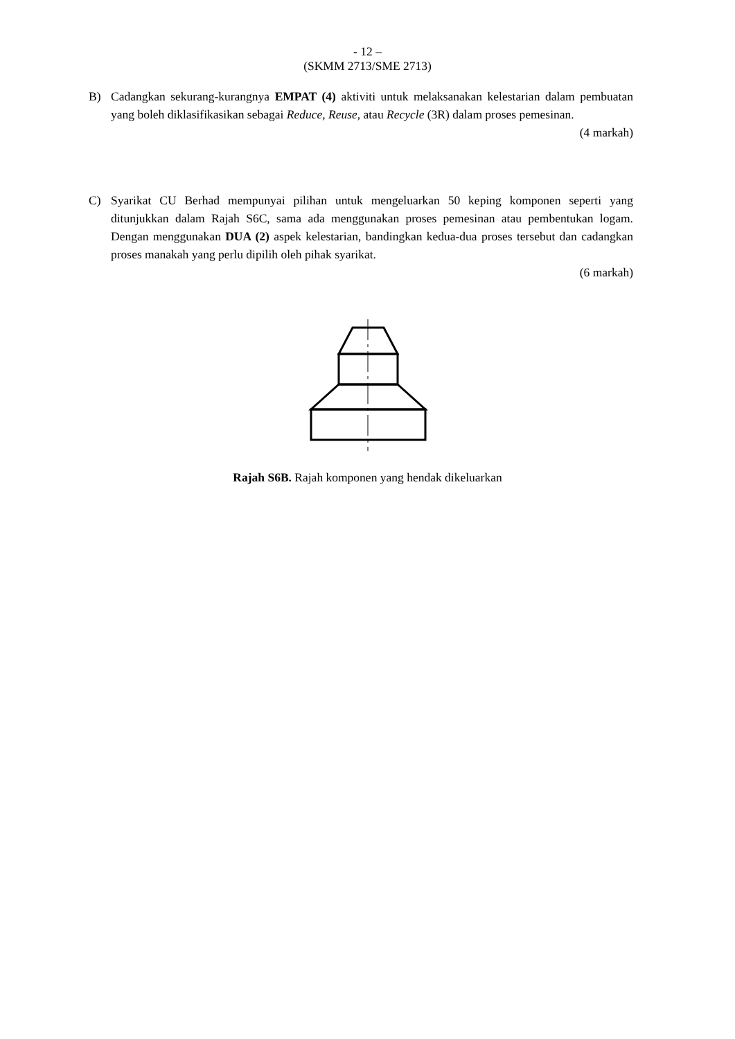- 12 –
(SKMM 2713/SME 2713)
B) Cadangkan sekurang-kurangnya EMPAT (4) aktiviti untuk melaksanakan kelestarian dalam pembuatan yang boleh diklasifikasikan sebagai Reduce, Reuse, atau Recycle (3R) dalam proses pemesinan.
(4 markah)
C) Syarikat CU Berhad mempunyai pilihan untuk mengeluarkan 50 keping komponen seperti yang ditunjukkan dalam Rajah S6C, sama ada menggunakan proses pemesinan atau pembentukan logam. Dengan menggunakan DUA (2) aspek kelestarian, bandingkan kedua-dua proses tersebut dan cadangkan proses manakah yang perlu dipilih oleh pihak syarikat.
(6 markah)
Rajah S6B. Rajah komponen yang hendak dikeluarkan